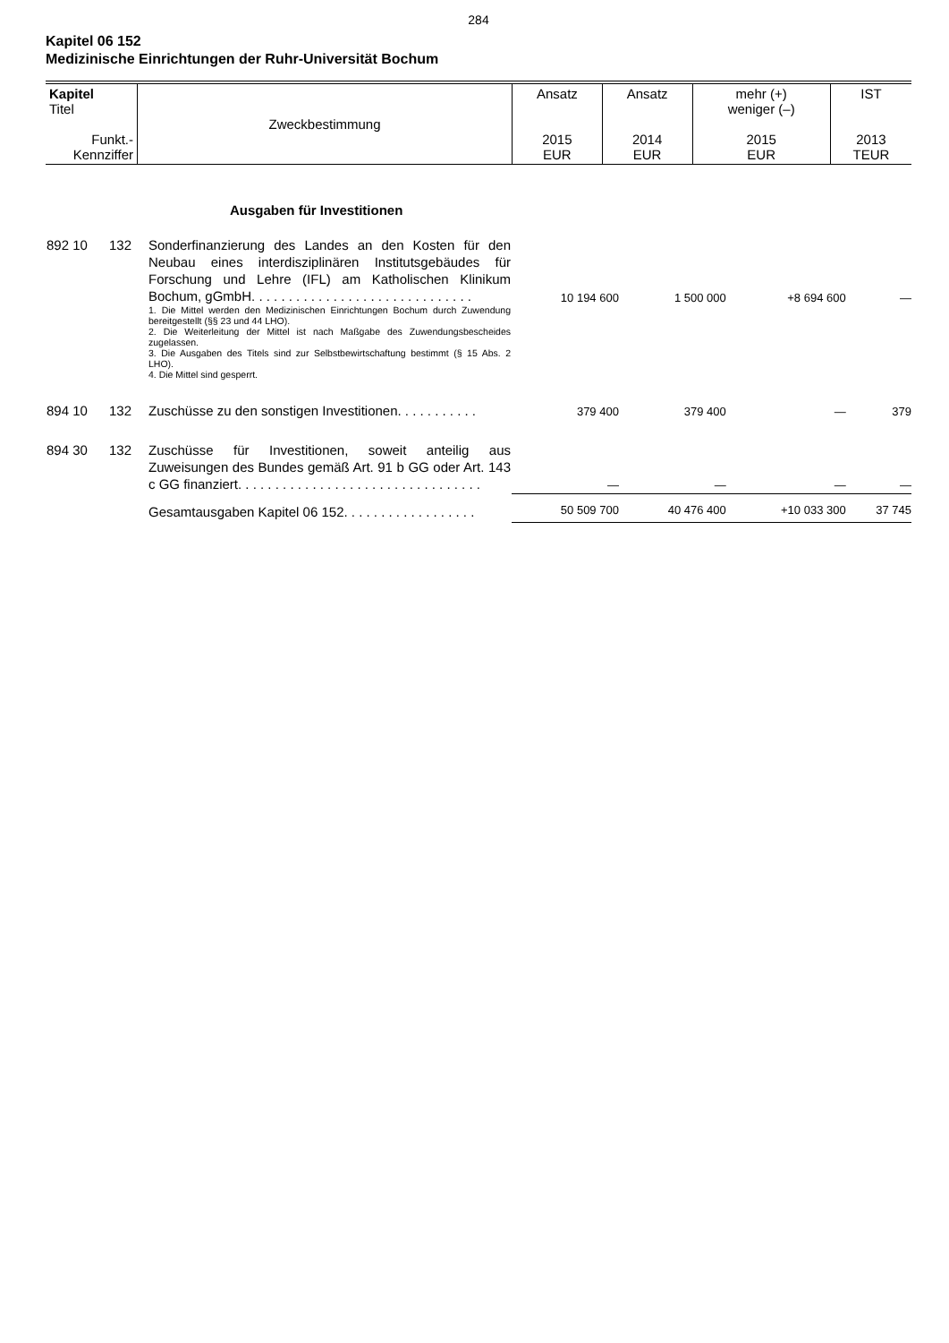284
Kapitel 06 152
Medizinische Einrichtungen der Ruhr-Universität Bochum
| Kapitel Titel Funkt.- Kennziffer | Zweckbestimmung | Ansatz 2015 EUR | Ansatz 2014 EUR | mehr (+) weniger (–) 2015 EUR | IST 2013 TEUR |
Ausgaben für Investitionen
| 892 10 | 132 | Sonderfinanzierung des Landes an den Kosten für den Neubau eines interdisziplinären Institutsgebäudes für Forschung und Lehre (IFL) am Katholischen Klinikum Bochum, gGmbH. . . . . . . . . . . . . . . . . . . . . . . . . . . . . . 1. Die Mittel werden den Medizinischen Einrichtungen Bochum durch Zuwendung bereitgestellt (§§ 23 und 44 LHO). 2. Die Weiterleitung der Mittel ist nach Maßgabe des Zuwendungsbescheides zugelassen. 3. Die Ausgaben des Titels sind zur Selbstbewirtschaftung bestimmt (§ 15 Abs. 2 LHO). 4. Die Mittel sind gesperrt. | 10 194 600 | 1 500 000 | +8 694 600 | — |
| 894 10 | 132 | Zuschüsse zu den sonstigen Investitionen. . . . . . . . . . . | 379 400 | 379 400 | — | 379 |
| 894 30 | 132 | Zuschüsse für Investitionen, soweit anteilig aus Zuweisungen des Bundes gemäß Art. 91 b GG oder Art. 143 c GG finanziert. . . . . . . . . . . . . . . . . . . . . . . . . . . . . . . . . | — | — | — | — |
| | | Gesamtausgaben Kapitel 06 152. . . . . . . . . . . . . . . . . . | 50 509 700 | 40 476 400 | +10 033 300 | 37 745 |